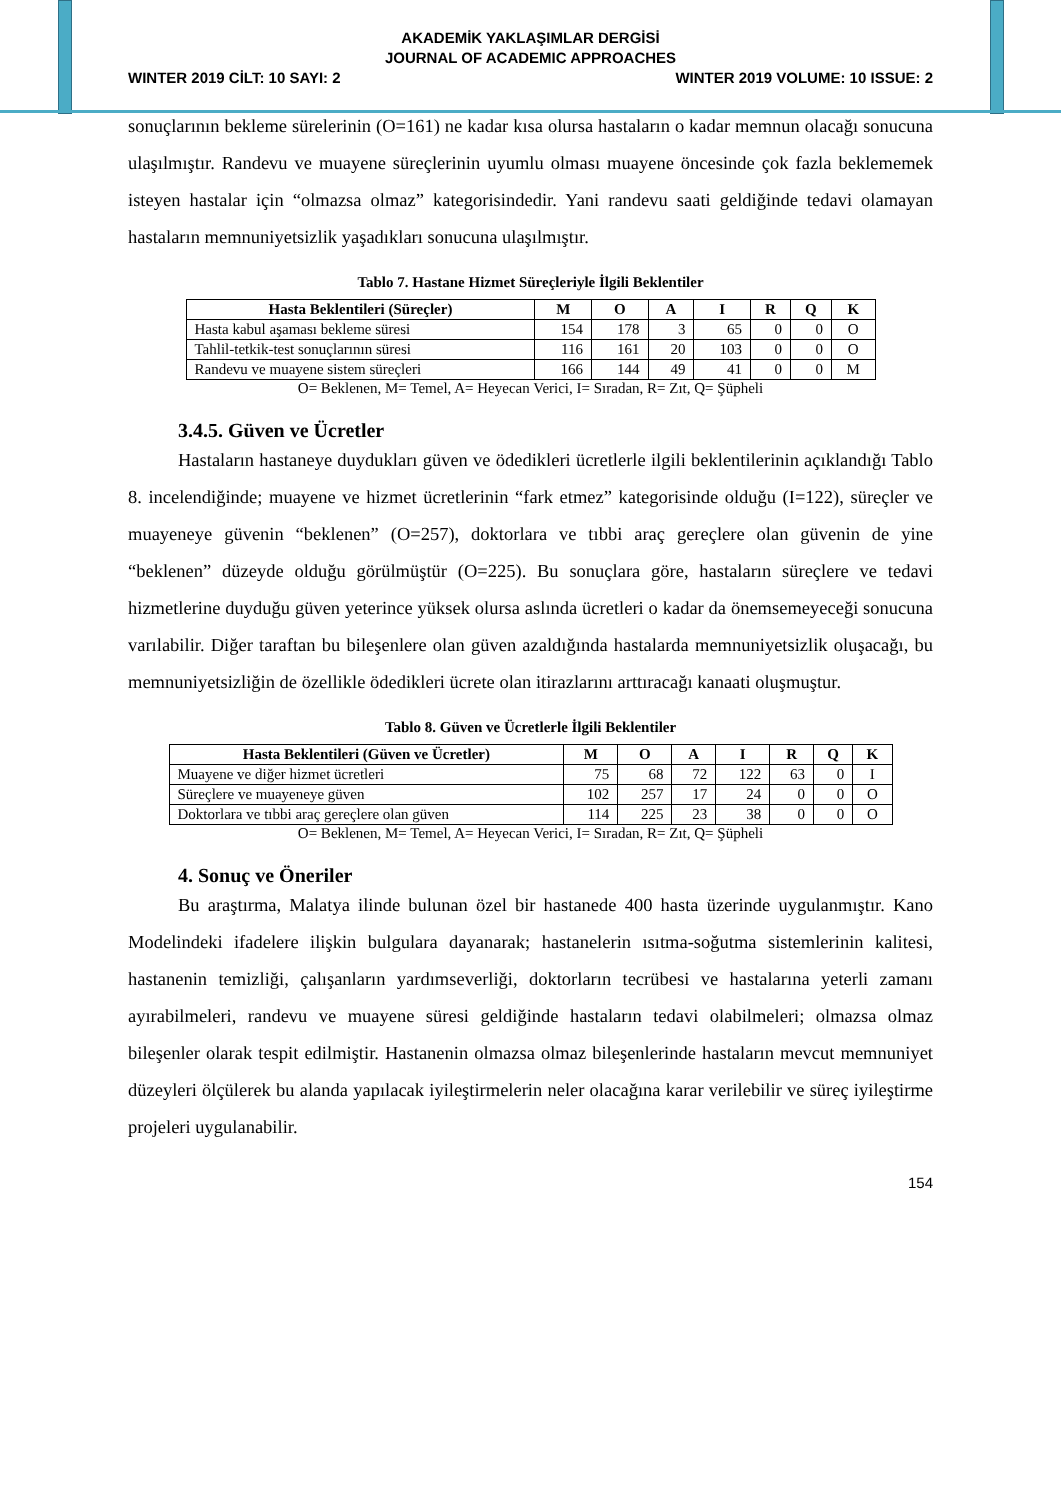AKADEMİK YAKLAŞIMLAR DERGİSİ
JOURNAL OF ACADEMIC APPROACHES
WINTER 2019 CİLT: 10 SAYI: 2 WINTER 2019 VOLUME: 10 ISSUE: 2
sonuçlarının bekleme sürelerinin (O=161) ne kadar kısa olursa hastaların o kadar memnun olacağı sonucuna ulaşılmıştır. Randevu ve muayene süreçlerinin uyumlu olması muayene öncesinde çok fazla beklememek isteyen hastalar için “olmazsa olmaz” kategorisindedir. Yani randevu saati geldiğinde tedavi olamayan hastaların memnuniyetsizlik yaşadıkları sonucuna ulaşılmıştır.
Tablo 7. Hastane Hizmet Süreçleriyle İlgili Beklentiler
| Hasta Beklentileri (Süreçler) | M | O | A | I | R | Q | K |
| --- | --- | --- | --- | --- | --- | --- | --- |
| Hasta kabul aşaması bekleme süresi | 154 | 178 | 3 | 65 | 0 | 0 | O |
| Tahlil-tetkik-test sonuçlarının süresi | 116 | 161 | 20 | 103 | 0 | 0 | O |
| Randevu ve muayene sistem süreçleri | 166 | 144 | 49 | 41 | 0 | 0 | M |
O= Beklenen, M= Temel, A= Heyecan Verici, I= Sıradan, R= Zıt, Q= Şüpheli
3.4.5. Güven ve Ücretler
Hastaların hastaneye duydukları güven ve ödedikleri ücretlerle ilgili beklentilerinin açıklandığı Tablo 8. incelendiğinde; muayene ve hizmet ücretlerinin “fark etmez” kategorisinde olduğu (I=122), süreçler ve muayeneye güvenin “beklenen” (O=257), doktorlara ve tıbbi araç gereçlere olan güvenin de yine “beklenen” düzeyde olduğu görülmüştür (O=225). Bu sonuçlara göre, hastaların süreçlere ve tedavi hizmetlerine duyduğu güven yeterince yüksek olursa aslında ücretleri o kadar da önemsemeyeceği sonucuna varılabilir. Diğer taraftan bu bileşenlere olan güven azaldığında hastalarda memnuniyetsizlik oluşacağı, bu memnuniyetsizliğin de özellikle ödedikleri ücrete olan itirazlarını arttıracağı kanaati oluşmuştur.
Tablo 8. Güven ve Ücretlerle İlgili Beklentiler
| Hasta Beklentileri (Güven ve Ücretler) | M | O | A | I | R | Q | K |
| --- | --- | --- | --- | --- | --- | --- | --- |
| Muayene ve diğer hizmet ücretleri | 75 | 68 | 72 | 122 | 63 | 0 | I |
| Süreçlere ve muayeneye güven | 102 | 257 | 17 | 24 | 0 | 0 | O |
| Doktorlara ve tıbbi araç gereçlere olan güven | 114 | 225 | 23 | 38 | 0 | 0 | O |
O= Beklenen, M= Temel, A= Heyecan Verici, I= Sıradan, R= Zıt, Q= Şüpheli
4. Sonuç ve Öneriler
Bu araştırma, Malatya ilinde bulunan özel bir hastanede 400 hasta üzerinde uygulanmıştır. Kano Modelindeki ifadelere ilişkin bulgulara dayanarak; hastanelerin ısıtma-soğutma sistemlerinin kalitesi, hastanenin temizliği, çalışanların yardımseverliği, doktorların tecrübesi ve hastalarına yeterli zamanı ayırabilmeleri, randevu ve muayene süresi geldiğinde hastaların tedavi olabilmeleri; olmazsa olmaz bileşenler olarak tespit edilmiştir. Hastanenin olmazsa olmaz bileşenlerinde hastaların mevcut memnuniyet düzeyleri ölçülerek bu alanda yapılacak iyileştirmelerin neler olacağına karar verilebilir ve süreç iyileştirme projeleri uygulanabilir.
154